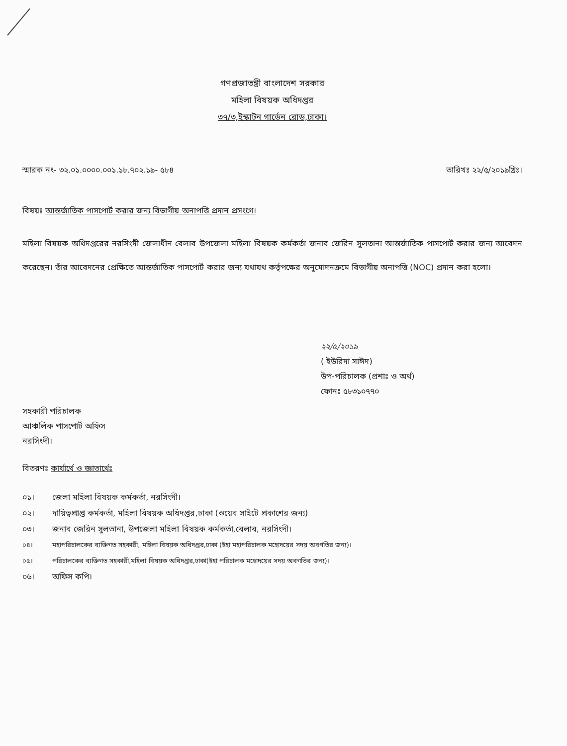গণপ্রজাতন্ত্রী বাংলাদেশ সরকার
মহিলা বিষয়ক অধিদপ্তর
৩৭/৩,ইস্কাটন গার্ডেন রোড,ঢাকা।
স্মারক নং- ৩২.০১.০০০০.০০১.১৮.৭০২.১৯- ৫৮৪
তারিখঃ ২২/৫/২০১৯খ্রিঃ।
বিষয়ঃ আন্তর্জাতিক পাসপোর্ট করার জন্য বিভাগীয় অনাপত্তি প্রদান প্রসংগে।
মহিলা বিষয়ক অধিদপ্তরের নরসিংদী জেলাধীন বেলাব উপজেলা মহিলা বিষয়ক কর্মকর্তা জনাব জেরিন সুলতানা আন্তর্জাতিক পাসপোর্ট করার জন্য আবেদন করেছেন। তাঁর আবেদনের প্রেক্ষিতে আন্তর্জাতিক পাসপোর্ট করার জন্য যথাযথ কর্তৃপক্ষের অনুমোদনক্রমে বিভাগীয় অনাপত্তি (NOC) প্রদান করা হলো।
২২/৫/২০১৯
( ইউরিদা সাঈদ)
উপ-পরিচালক (প্রশাঃ ও অর্থ)
ফোনঃ ৫৮৩১০৭৭০
সহকারী পরিচালক
আঞ্চলিক পাসপোর্ট অফিস
নরসিংদী।
বিতরণঃ কার্যার্থে ও জ্ঞাতার্থেঃ
০১। জেলা মহিলা বিষয়ক কর্মকর্তা, নরসিংদী।
০২। দায়িত্বপ্রাপ্ত কর্মকর্তা, মহিলা বিষয়ক অধিদপ্তর,ঢাকা (ওয়েব সাইটে প্রকাশের জন্য)
০৩। জনাব জেরিন সুলতানা, উপজেলা মহিলা বিষয়ক কর্মকর্তা,বেলাব, নরসিংদী।
০৪। মহাপরিচালকের ব্যক্তিগত সহকারী, মহিলা বিষয়ক অধিদপ্তর,ঢাকা (ইহা মহাপরিচালক মহোদয়ের সদয় অবগতির জন্য)।
০৫। পরিচালকের ব্যক্তিগত সহকারী,মহিলা বিষয়ক অধিদপ্তর,ঢাকা(ইহা পরিচালক মহোদয়ের সদয় অবগতির জন্য)।
০৬। অফিস কপি।